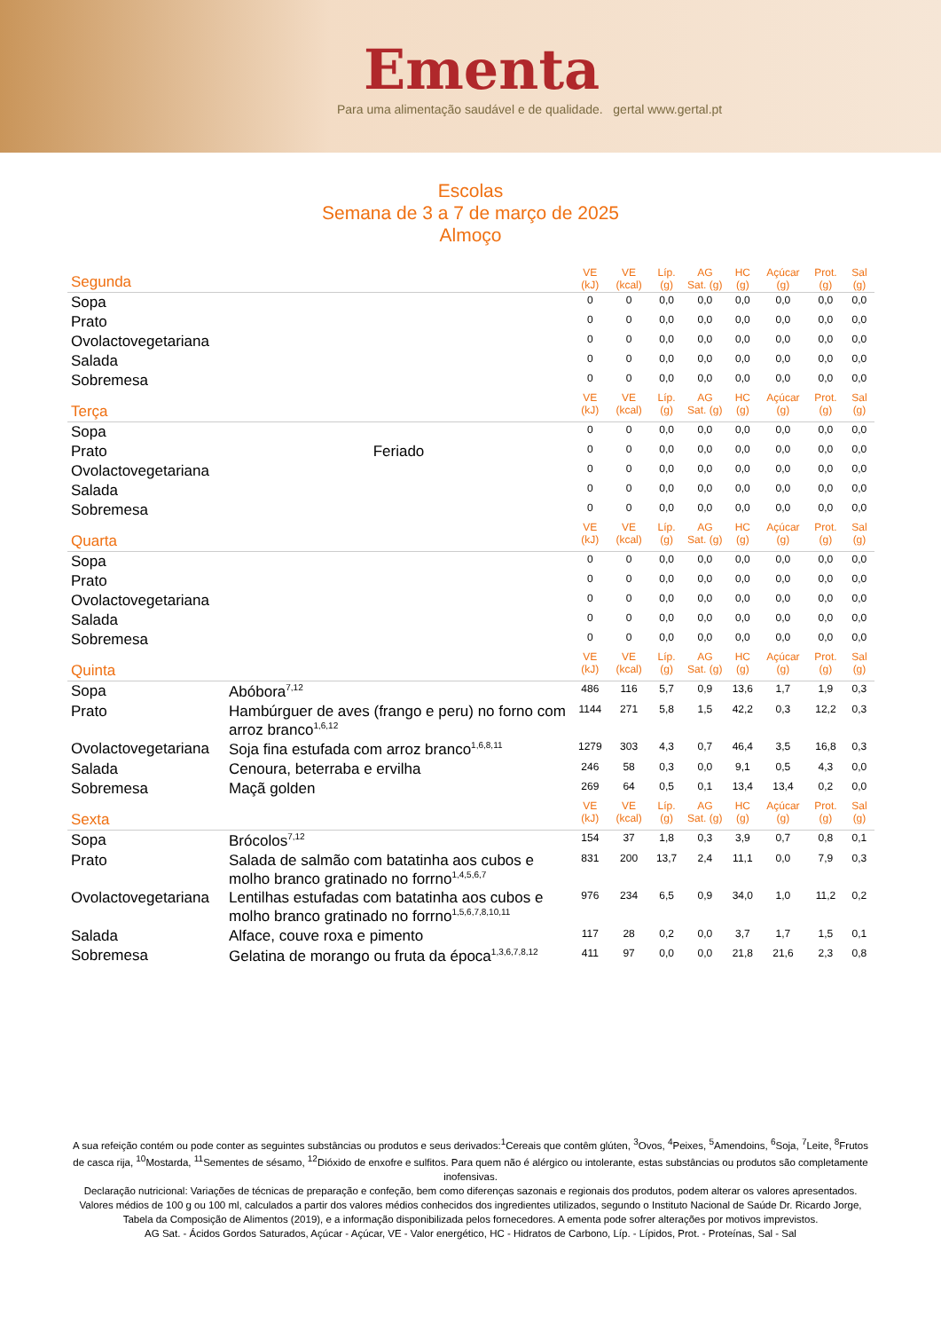Ementa
Para uma alimentação saudável e de qualidade. gertal www.gertal.pt
Escolas
Semana de 3 a 7 de março de 2025
Almoço
| Segunda | | VE (kJ) | VE (kcal) | Líp. (g) | AG Sat. (g) | HC (g) | Açúcar (g) | Prot. (g) | Sal (g) |
| --- | --- | --- | --- | --- | --- | --- | --- | --- | --- |
| Sopa | | 0 | 0 | 0,0 | 0,0 | 0,0 | 0,0 | 0,0 | 0,0 |
| Prato | | 0 | 0 | 0,0 | 0,0 | 0,0 | 0,0 | 0,0 | 0,0 |
| Ovolactovegetariana | | 0 | 0 | 0,0 | 0,0 | 0,0 | 0,0 | 0,0 | 0,0 |
| Salada | | 0 | 0 | 0,0 | 0,0 | 0,0 | 0,0 | 0,0 | 0,0 |
| Sobremesa | | 0 | 0 | 0,0 | 0,0 | 0,0 | 0,0 | 0,0 | 0,0 |
| Terça | | VE (kJ) | VE (kcal) | Líp. (g) | AG Sat. (g) | HC (g) | Açúcar (g) | Prot. (g) | Sal (g) |
| Sopa | | 0 | 0 | 0,0 | 0,0 | 0,0 | 0,0 | 0,0 | 0,0 |
| Prato | Feriado | 0 | 0 | 0,0 | 0,0 | 0,0 | 0,0 | 0,0 | 0,0 |
| Ovolactovegetariana | | 0 | 0 | 0,0 | 0,0 | 0,0 | 0,0 | 0,0 | 0,0 |
| Salada | | 0 | 0 | 0,0 | 0,0 | 0,0 | 0,0 | 0,0 | 0,0 |
| Sobremesa | | 0 | 0 | 0,0 | 0,0 | 0,0 | 0,0 | 0,0 | 0,0 |
| Quarta | | VE (kJ) | VE (kcal) | Líp. (g) | AG Sat. (g) | HC (g) | Açúcar (g) | Prot. (g) | Sal (g) |
| Sopa | | 0 | 0 | 0,0 | 0,0 | 0,0 | 0,0 | 0,0 | 0,0 |
| Prato | | 0 | 0 | 0,0 | 0,0 | 0,0 | 0,0 | 0,0 | 0,0 |
| Ovolactovegetariana | | 0 | 0 | 0,0 | 0,0 | 0,0 | 0,0 | 0,0 | 0,0 |
| Salada | | 0 | 0 | 0,0 | 0,0 | 0,0 | 0,0 | 0,0 | 0,0 |
| Sobremesa | | 0 | 0 | 0,0 | 0,0 | 0,0 | 0,0 | 0,0 | 0,0 |
| Quinta | | VE (kJ) | VE (kcal) | Líp. (g) | AG Sat. (g) | HC (g) | Açúcar (g) | Prot. (g) | Sal (g) |
| Sopa | Abóbora<sup>7,12</sup> | 486 | 116 | 5,7 | 0,9 | 13,6 | 1,7 | 1,9 | 0,3 |
| Prato | Hambúrguer de aves (frango e peru) no forno com arroz branco<sup>1,6,12</sup> | 1144 | 271 | 5,8 | 1,5 | 42,2 | 0,3 | 12,2 | 0,3 |
| Ovolactovegetariana | Soja fina estufada com arroz branco<sup>1,6,8,11</sup> | 1279 | 303 | 4,3 | 0,7 | 46,4 | 3,5 | 16,8 | 0,3 |
| Salada | Cenoura, beterraba e ervilha | 246 | 58 | 0,3 | 0,0 | 9,1 | 0,5 | 4,3 | 0,0 |
| Sobremesa | Maçã golden | 269 | 64 | 0,5 | 0,1 | 13,4 | 13,4 | 0,2 | 0,0 |
| Sexta | | VE (kJ) | VE (kcal) | Líp. (g) | AG Sat. (g) | HC (g) | Açúcar (g) | Prot. (g) | Sal (g) |
| Sopa | Brócolos<sup>7,12</sup> | 154 | 37 | 1,8 | 0,3 | 3,9 | 0,7 | 0,8 | 0,1 |
| Prato | Salada de salmão com batatinha aos cubos e molho branco gratinado no forrno<sup>1,4,5,6,7</sup> | 831 | 200 | 13,7 | 2,4 | 11,1 | 0,0 | 7,9 | 0,3 |
| Ovolactovegetariana | Lentilhas estufadas com batatinha aos cubos e molho branco gratinado no forrno<sup>1,5,6,7,8,10,11</sup> | 976 | 234 | 6,5 | 0,9 | 34,0 | 1,0 | 11,2 | 0,2 |
| Salada | Alface, couve roxa e pimento | 117 | 28 | 0,2 | 0,0 | 3,7 | 1,7 | 1,5 | 0,1 |
| Sobremesa | Gelatina de morango ou fruta da época<sup>1,3,6,7,8,12</sup> | 411 | 97 | 0,0 | 0,0 | 21,8 | 21,6 | 2,3 | 0,8 |
A sua refeição contém ou pode conter as seguintes substâncias ou produtos e seus derivados:<sup>1</sup>Cereais que contêm glúten, <sup>3</sup>Ovos, <sup>4</sup>Peixes, <sup>5</sup>Amendoins, <sup>6</sup>Soja, <sup>7</sup>Leite, <sup>8</sup>Frutos de casca rija, <sup>10</sup>Mostarda, <sup>11</sup>Sementes de sésamo, <sup>12</sup>Dióxido de enxofre e sulfitos. Para quem não é alérgico ou intolerante, estas substâncias ou produtos são completamente inofensivas.
Declaração nutricional: Variações de técnicas de preparação e confeção, bem como diferenças sazonais e regionais dos produtos, podem alterar os valores apresentados. Valores médios de 100 g ou 100 ml, calculados a partir dos valores médios conhecidos dos ingredientes utilizados, segundo o Instituto Nacional de Saúde Dr. Ricardo Jorge, Tabela da Composição de Alimentos (2019), e a informação disponibilizada pelos fornecedores. A ementa pode sofrer alterações por motivos imprevistos.
AG Sat. - Ácidos Gordos Saturados, Açúcar - Açúcar, VE - Valor energético, HC - Hidratos de Carbono, Líp. - Lípidos, Prot. - Proteínas, Sal - Sal